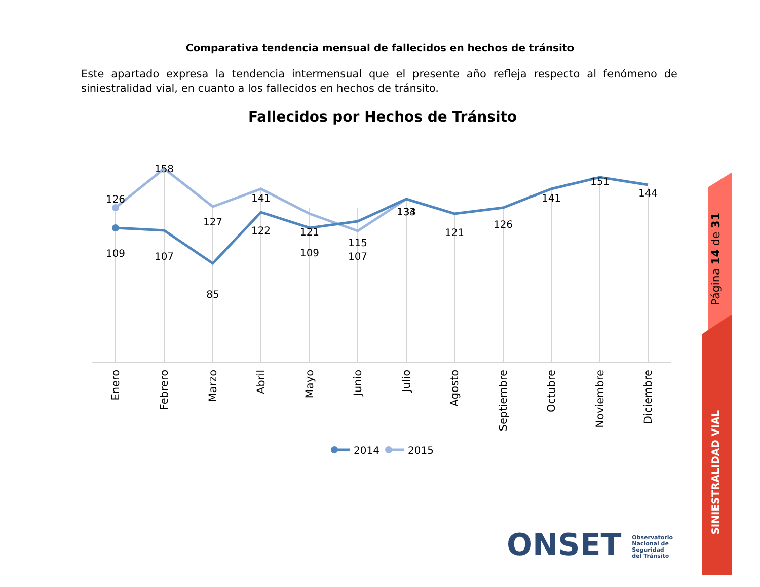Comparativa tendencia mensual de fallecidos en hechos de tránsito
Este apartado expresa la tendencia intermensual que el presente año refleja respecto al fenómeno de siniestralidad vial, en cuanto a los fallecidos en hechos de tránsito.
Fallecidos por Hechos de Tránsito
126
158
127
141
121
115
134
109
107
85
122
109
107
133
121
126
141
151
144
Enero
Febrero
Marzo
Abril
Mayo
Junio
Julio
Agosto
Septiembre
Octubre
Noviembre
Diciembre
2014
2015
Página 14 de 31
SINIESTRALIDAD VIAL
ONSET Observatorio
Nacional de
Seguridad
del Tránsito